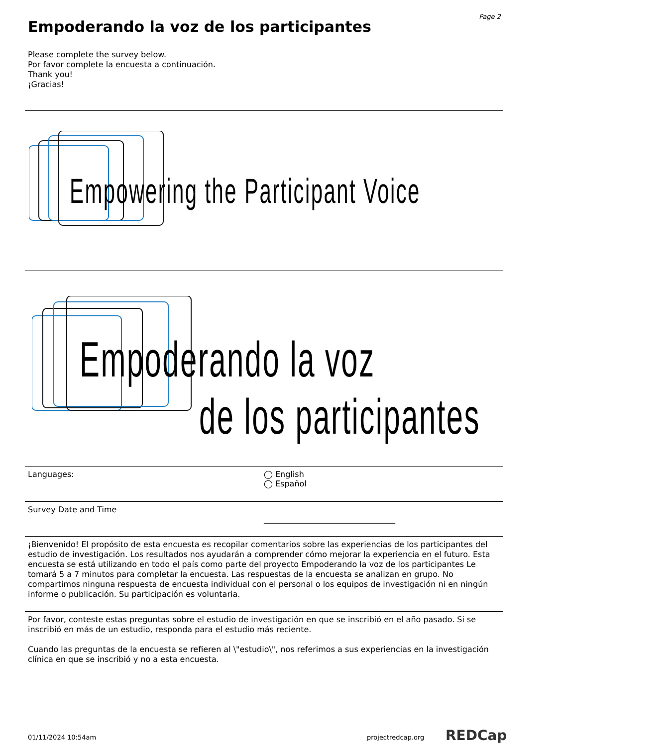Page 2
Empoderando la voz de los participantes
Please complete the survey below.
Por favor complete la encuesta a continuación.
Thank you!
¡Gracias!
Empowering the Participant Voice
Empoderando la voz
de los participantes
Languages: ◯ English
◯ Español
Survey Date and Time
_________________________________
¡Bienvenido! El propósito de esta encuesta es recopilar comentarios sobre las experiencias de los participantes del estudio de investigación. Los resultados nos ayudarán a comprender cómo mejorar la experiencia en el futuro. Esta encuesta se está utilizando en todo el país como parte del proyecto Empoderando la voz de los participantes Le tomará 5 a 7 minutos para completar la encuesta. Las respuestas de la encuesta se analizan en grupo. No compartimos ninguna respuesta de encuesta individual con el personal o los equipos de investigación ni en ningún informe o publicación. Su participación es voluntaria.
Por favor, conteste estas preguntas sobre el estudio de investigación en que se inscribió en el año pasado. Si se inscribió en más de un estudio, responda para el estudio más reciente.
Cuando las preguntas de la encuesta se refieren al \"estudio\", nos referimos a sus experiencias en la investigación clínica en que se inscribió y no a esta encuesta.
01/11/2024 10:54am projectredcap.org REDCap